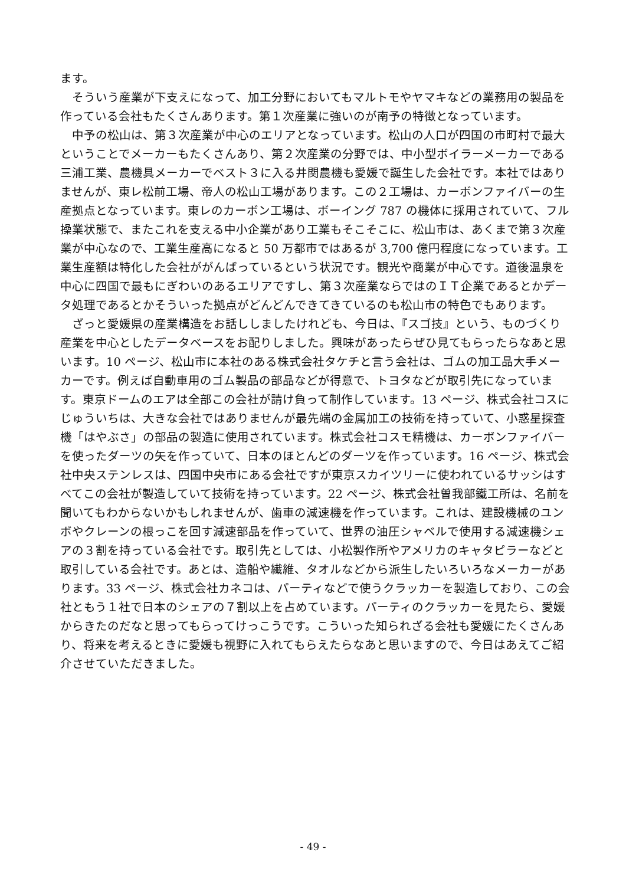ます。
そういう産業が下支えになって、加工分野においてもマルトモやヤマキなどの業務用の製品を作っている会社もたくさんあります。第１次産業に強いのが南予の特徴となっています。
中予の松山は、第３次産業が中心のエリアとなっています。松山の人口が四国の市町村で最大ということでメーカーもたくさんあり、第２次産業の分野では、中小型ボイラーメーカーである三浦工業、農機具メーカーでベスト３に入る井関農機も愛媛で誕生した会社です。本社ではありませんが、東レ松前工場、帝人の松山工場があります。この２工場は、カーボンファイバーの生産拠点となっています。東レのカーボン工場は、ボーイング 787 の機体に採用されていて、フル操業状態で、またこれを支える中小企業があり工業もそこそこに、松山市は、あくまで第３次産業が中心なので、工業生産高になると 50 万都市ではあるが 3,700 億円程度になっています。工業生産額は特化した会社ががんばっているという状況です。観光や商業が中心です。道後温泉を中心に四国で最もにぎわいのあるエリアですし、第３次産業ならではのＩＴ企業であるとかデータ処理であるとかそういった拠点がどんどんできてきているのも松山市の特色でもあります。
ざっと愛媛県の産業構造をお話ししましたけれども、今日は、『スゴ技』という、ものづくり産業を中心としたデータベースをお配りしました。興味があったらぜひ見てもらったらなあと思います。10 ページ、松山市に本社のある株式会社タケチと言う会社は、ゴムの加工品大手メーカーです。例えば自動車用のゴム製品の部品などが得意で、トヨタなどが取引先になっています。東京ドームのエアは全部この会社が請け負って制作しています。13 ページ、株式会社コスにじゅういちは、大きな会社ではありませんが最先端の金属加工の技術を持っていて、小惑星探査機「はやぶさ」の部品の製造に使用されています。株式会社コスモ精機は、カーボンファイバーを使ったダーツの矢を作っていて、日本のほとんどのダーツを作っています。16 ページ、株式会社中央ステンレスは、四国中央市にある会社ですが東京スカイツリーに使われているサッシはすべてこの会社が製造していて技術を持っています。22 ページ、株式会社曽我部鐵工所は、名前を聞いてもわからないかもしれませんが、歯車の減速機を作っています。これは、建設機械のユンボやクレーンの根っこを回す減速部品を作っていて、世界の油圧シャベルで使用する減速機シェアの３割を持っている会社です。取引先としては、小松製作所やアメリカのキャタピラーなどと取引している会社です。あとは、造船や繊維、タオルなどから派生したいろいろなメーカーがあります。33 ページ、株式会社カネコは、パーティなどで使うクラッカーを製造しており、この会社ともう１社で日本のシェアの７割以上を占めています。パーティのクラッカーを見たら、愛媛からきたのだなと思ってもらってけっこうです。こういった知られざる会社も愛媛にたくさんあり、将来を考えるときに愛媛も視野に入れてもらえたらなあと思いますので、今日はあえてご紹介させていただきました。
- 49 -